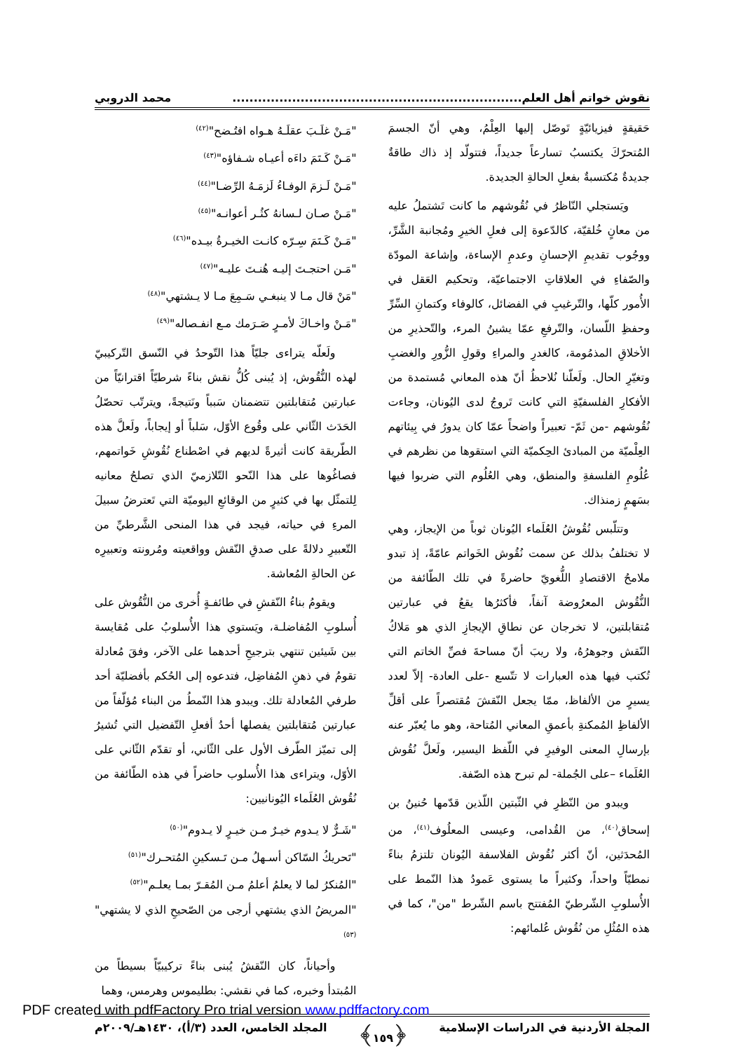نقوش خواتم أهل العلم.................................................................... محمد الدروبي
حَقيقةٍ فيزيائيّةٍ تَوصّل إليها العِلْمُ، وهي أنّ الجسمَ المُتحرّكَ يكتسبُ تسارعاً جديداً، فتتولّد إذ ذاك طاقةٌ جديدةٌ مُكتسبةٌ بفعلِ الحالةِ الجديدة.
ويَستجلي النّاظرُ في نُقُوشهم ما كانت تَشتملُ عليه من معانٍ خُلقيّة، كالدّعوة إلى فعلِ الخيرِ ومُجانبة الشَّرِّ، ووجُوب تقديمِ الإحسانِ وعدمِ الإساءة، وإشاعة المودّة والصّفاءِ في العلاقاتِ الاجتماعيّة، وتحكيم العَقل في الأُمور كلّها، والتّرغيبِ في الفضائل، كالوفاء وكتمانِ السِّرِّ وحفظِ اللّسان، والتّرفعِ عمّا يشينُ المرء، والتّحذيرِ من الأخلاقِ المذمُومة، كالغدرِ والمراءِ وقولِ الزُّورِ والغضبِ وتغيّرِ الحال. ولَعلّنا نُلاحظُ أنّ هذه المعاني مُستمدة من الأفكارِ الفلسفيّةِ التي كانت تَروجُ لدى اليُونان، وجاءت نُقُوشهم -من ثَمّ- تعبيراً واضحاً عمّا كان يدورُ في بِيئاتهم العِلْميّة من المبادئ الحِكميّة التي استقوها من نظرهم في عُلُومِ الفلسفةِ والمنطق، وهي العُلُوم التي ضربوا فيها بسَهمٍ زمنذاك.
وتتلّبس نُقُوشُ العُلَماء اليُونان ثوباً من الإيجاز، وهي لا تختلفُ بذلك عن سمت نُقُوش الخَواتم عامّةً، إذ تبدو ملامحُ الاقتصادِ اللُّغويّ حاضرةً في تلك الطّائفة من النُّقُوش المعرُوضة آنفاً، فأكثرُها يقعُ في عبارتين مُتقابلتين، لا تخرجان عن نطاقِ الإيجازِ الذي هو مَلاكُ النّقش وجوهرُهُ، ولا ريبَ أنّ مساحةَ فصِّ الخاتم التي تُكتب فيها هذه العبارات لا تتّسع -على العادة- إلاّ لعدد يسيرٍ من الألفاظ، ممّا يجعل النّقشَ مُقتصراً على أقلِّ الألفاظِ المُمكنةِ بأعمقِ المعاني المُتاحة، وهو ما يُعبّر عنه بإرسالِ المعنى الوفيرِ في اللّفظ اليسير، ولَعلَّ نُقُوش العُلَماء –على الجُملة- لم تبرح هذه الصّفة.
ويبدو من النّظرِ في الثّبتين اللّذين قدّمها حُنينُ بن إسحاق<sup>(٤٠)</sup>، من القُدامى، وعيسى المعلُوف<sup>(٤١)</sup>، من المُحدَثين، أنّ أكثر نُقُوش الفلاسفة اليُونان تلتزمُ بناءً نمطيّاً واحداً، وكثيراً ما يستوى عَمودُ هذا النّمط على الأُسلوبِ الشّرطيّ المُفتتح باسم الشّرط "من"، كما في هذه المُثُلِ من نُقُوش عُلمائهم:
"مَـنْ غلَـبَ عقلَـهُ هـواه افتُـضح"<sup>(٤٢)</sup>
"مَـنْ كَـتَمَ داءَه أعيـاه شـفاؤه"<sup>(٤٣)</sup>
"مَـنْ لَـزمَ الوفـاءُ لَزمَـهُ الرِّضـا"<sup>(٤٤)</sup>
"مَـنْ صـان لـسانهُ كثُـر أعوانـه"<sup>(٤٥)</sup>
"مَـنْ كَـتَمَ سِـرّه كانـت الخيـرةُ بيـده"<sup>(٤٦)</sup>
"مَـن احتجـتَ إليـه هُنـتَ عليـه"<sup>(٤٧)</sup>
"مَنْ قال مـا لا ينبغـي سَـمِعَ مـا لا يـشتهي"<sup>(٤٨)</sup>
"مَـنْ واخـاكَ لأمـرٍ صَـرَمك مـع انفـصاله"<sup>(٤٩)</sup>
ولَعلّه يتراءى جليّاً هذا التّوحدُ في النّسق التّركيبيّ لهذه النُّقُوش، إذ يُبنى كُلُّ نقش بناءً شرطيّاً اقترانيّاً من عبارتين مُتقابلتين تتضمنان سَبباً ونَتيجةً، ويترتّب تحصّلُ الحَدَث الثّاني على وقُوع الأوّل، سَلباً أو إيجاباً، ولَعلَّ هذه الطّريقة كانت أثيرةً لديهم في اصْطناع نُقُوشِ خَواتمهم، فصاغُوها على هذا النّحو التّلازميّ الذي تصلحُ معانيه لِلتمثّل بها في كثيرٍ من الوقائعِ اليوميّة التي تَعترضُ سبيلَ المرءِ في حياته، فيجد في هذا المنحى الشَّرطيِّ من التّعبيرِ دلالةً على صدقِ النّقش وواقعيته ومُرونته وتعبيرِه عن الحالةِ المُعاشة.
ويقومُ بناءُ النّقشِ في طائفـةٍ أُخرى من النُّقُوش على أُسلوبِ المُفاضلـة، ويَستوي هذا الأُسلوبُ على مُقايسة بين شَيئين تنتهي بترجيحِ أحدهما على الآخر، وفقَ مُعادلة تقومُ في ذهنِ المُفاضِل، فتدعوه إلى الحُكم بأفضليّة أحد طرفي المُعادلة تلك. ويبدو هذا النّمطُ من البناء مُؤلّفاً من عبارتين مُتقابلتين يفصلها أحدُ أفعلِ التّفضيل التي تُشيرُ إلى تميّز الطّرف الأول على الثّاني، أو تقدّم الثّاني على الأوّل، ويتراءى هذا الأُسلوب حاضراً في هذه الطّائفة من نُقُوش العُلَماء اليُونانيين:
"شَـرٌّ لا يـدوم خيـرٌ مـن خيـرٍ لا يـدوم"<sup>(٥٠)</sup>
"تَحريكُ السّاكن أسـهلُ مـن تَـسكينِ المُتحـرك"<sup>(٥١)</sup>
"المُنكرُ لما لا يعلمُ أعلمُ مـن المُقـرّ بمـا يعلـم"<sup>(٥٢)</sup>
"المريضُ الذي يشتهي أرجى من الصّحيحِ الذي لا يشتهي"<sup>(٥٣)</sup>
وأحياناً، كان النّقشُ يُبنى بناءً تركيبيّاً بسيطاً من المُبتدأ وخبره، كما في نقشي: بطليموس وهرمس، وهما
المجلة الأردنية في الدراسات الإسلامية ﴿١٥٩﴾ المجلد الخامس، العدد (٣/أ)، ١٤٣٠هـ/٢٠٠٩م
PDF created with pdfFactory Pro trial version www.pdffactory.com